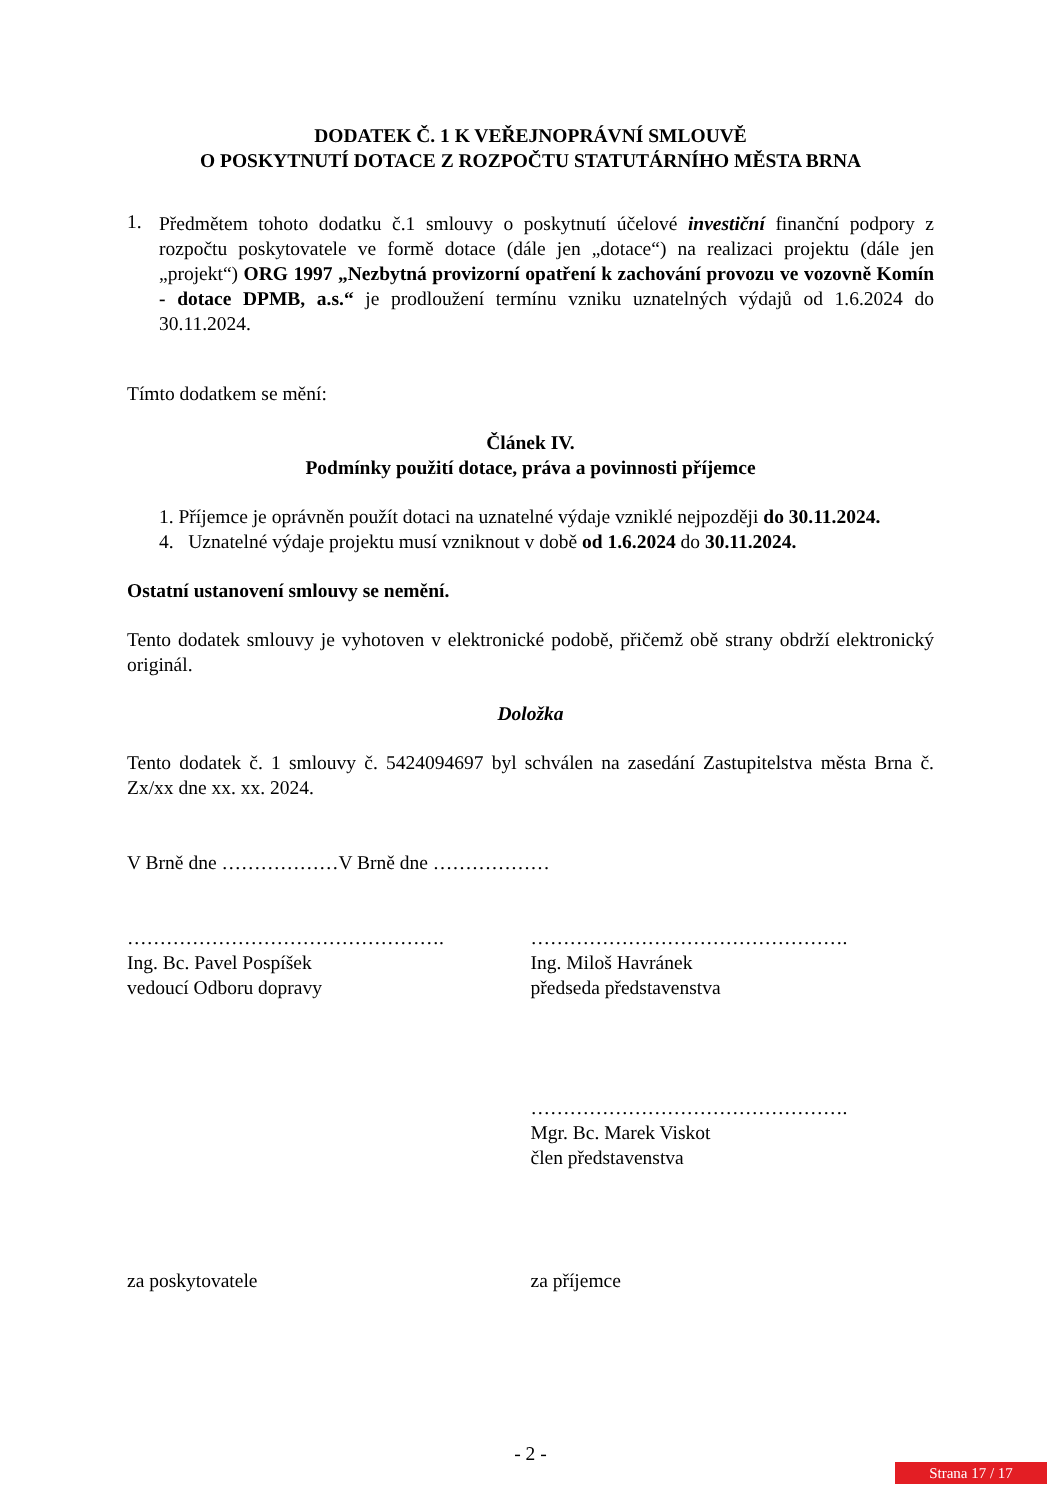DODATEK Č. 1 K VEŘEJNOPRÁVNÍ SMLOUVĚ
O POSKYTNUTÍ DOTACE Z ROZPOČTU STATUTÁRNÍHO MĚSTA BRNA
1.
Předmětem tohoto dodatku č.1 smlouvy o poskytnutí účelové investiční finanční podpory z rozpočtu poskytovatele ve formě dotace (dále jen „dotace“) na realizaci projektu (dále jen „projekt“) ORG 1997 „Nezbytná provizorní opatření k zachování provozu ve vozovně Komín - dotace DPMB, a.s.“ je prodloužení termínu vzniku uznatelných výdajů od 1.6.2024 do 30.11.2024.
Tímto dodatkem se mění:
Článek IV.
Podmínky použití dotace, práva a povinnosti příjemce
1. Příjemce je oprávněn použít dotaci na uznatelné výdaje vzniklé nejpozději do 30.11.2024.
4. Uznatelné výdaje projektu musí vzniknout v době od 1.6.2024 do 30.11.2024.
Ostatní ustanovení smlouvy se nemění.
Tento dodatek smlouvy je vyhotoven v elektronické podobě, přičemž obě strany obdrží elektronický originál.
Doložka
Tento dodatek č. 1 smlouvy č. 5424094697 byl schválen na zasedání Zastupitelstva města Brna č. Zx/xx dne xx. xx. 2024.
V Brně dne ………………V Brně dne ………………
………………………………………….
Ing. Bc. Pavel Pospíšek
vedoucí Odboru dopravy
………………………………………….
Ing. Miloš Havránek
předseda představenstva
………………………………………….
Mgr. Bc. Marek Viskot
člen představenstva
za poskytovatele za příjemce
- 2 -
Strana 17 / 17